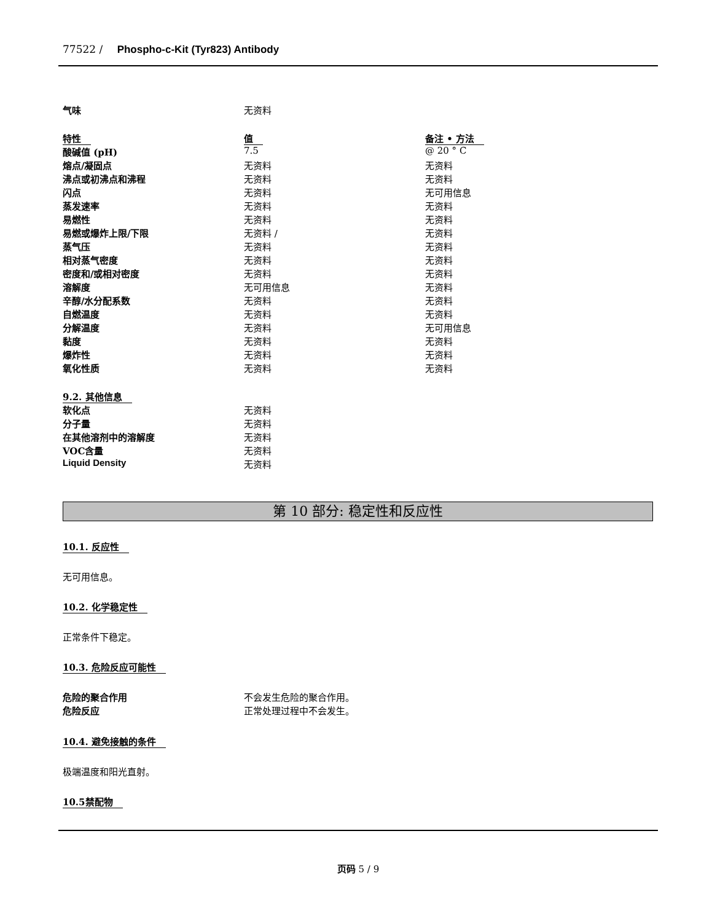77522 / Phospho-c-Kit (Tyr823) Antibody
| 气味 | 无资料 | |
| 特性 | 值 | 备注 • 方法 |
| 酸碱值 (pH) | 7.5 | @ 20 ° C |
| 熔点/凝固点 | 无资料 | 无资料 |
| 沸点或初沸点和沸程 | 无资料 | 无资料 |
| 闪点 | 无资料 | 无可用信息 |
| 蒸发速率 | 无资料 | 无资料 |
| 易燃性 | 无资料 | 无资料 |
| 易燃或爆炸上限/下限 | 无资料 / | 无资料 |
| 蒸气压 | 无资料 | 无资料 |
| 相对蒸气密度 | 无资料 | 无资料 |
| 密度和/或相对密度 | 无资料 | 无资料 |
| 溶解度 | 无可用信息 | 无资料 |
| 辛醇/水分配系数 | 无资料 | 无资料 |
| 自燃温度 | 无资料 | 无资料 |
| 分解温度 | 无资料 | 无可用信息 |
| 黏度 | 无资料 | 无资料 |
| 爆炸性 | 无资料 | 无资料 |
| 氧化性质 | 无资料 | 无资料 |
| 9.2. 其他信息 | | |
| 软化点 | 无资料 | |
| 分子量 | 无资料 | |
| 在其他溶剂中的溶解度 | 无资料 | |
| VOC含量 | 无资料 | |
| Liquid Density | 无资料 | |
第 10 部分: 稳定性和反应性
10.1. 反应性
无可用信息。
10.2. 化学稳定性
正常条件下稳定。
10.3. 危险反应可能性
| 危险的聚合作用 | 不会发生危险的聚合作用。 |
| 危险反应 | 正常处理过程中不会发生。 |
10.4. 避免接触的条件
极端温度和阳光直射。
10.5禁配物
页码 5 / 9